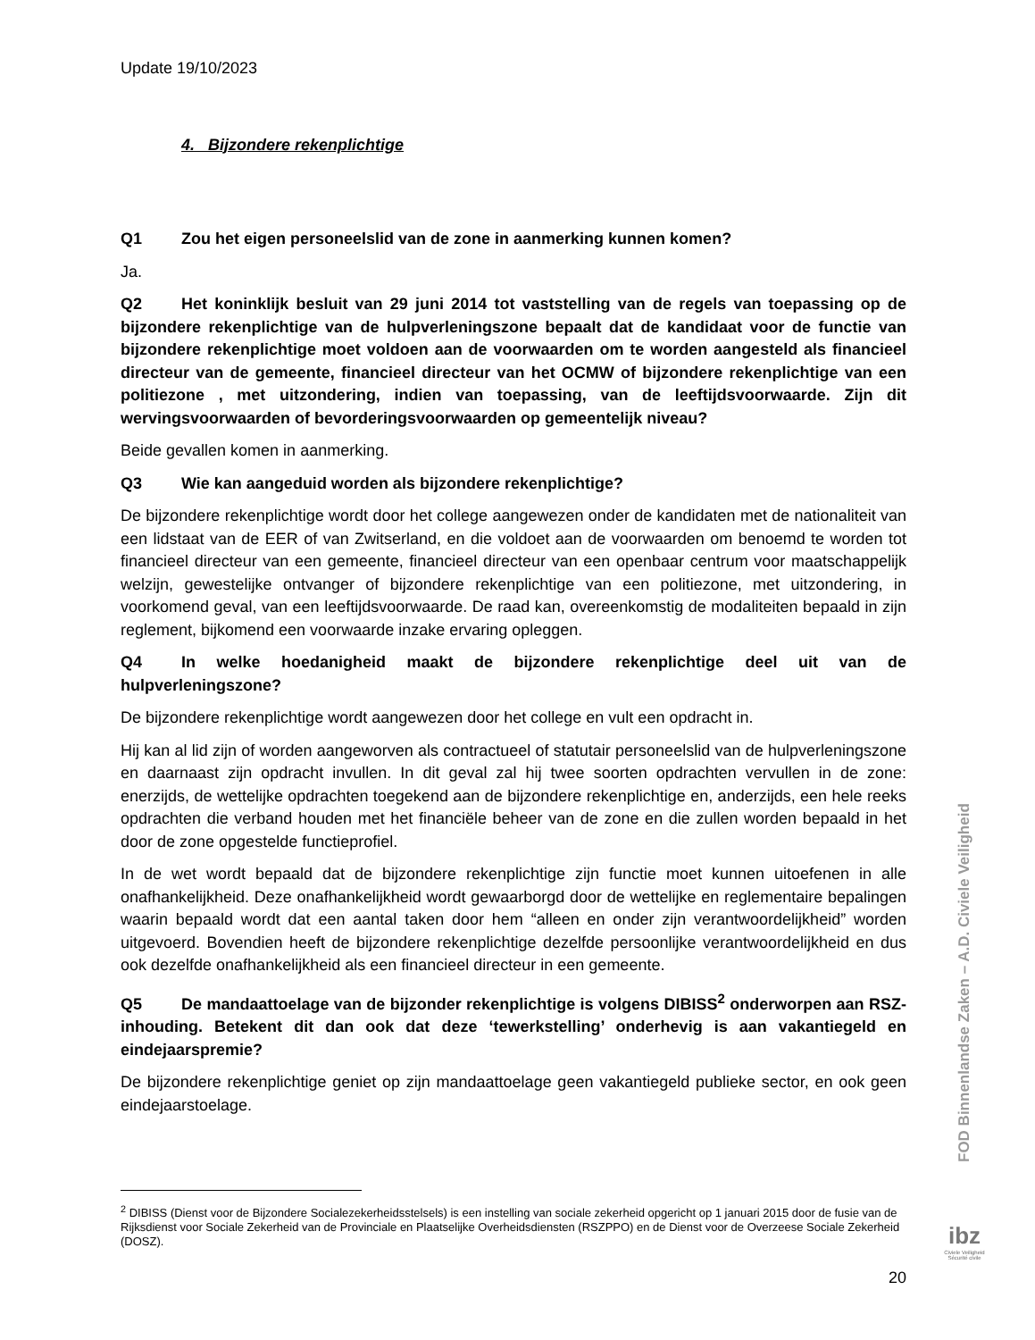Update 19/10/2023
4. Bijzondere rekenplichtige
Q1 Zou het eigen personeelslid van de zone in aanmerking kunnen komen?
Ja.
Q2 Het koninklijk besluit van 29 juni 2014 tot vaststelling van de regels van toepassing op de bijzondere rekenplichtige van de hulpverleningszone bepaalt dat de kandidaat voor de functie van bijzondere rekenplichtige moet voldoen aan de voorwaarden om te worden aangesteld als financieel directeur van de gemeente, financieel directeur van het OCMW of bijzondere rekenplichtige van een politiezone , met uitzondering, indien van toepassing, van de leeftijdsvoorwaarde. Zijn dit wervingsvoorwaarden of bevorderingsvoorwaarden op gemeentelijk niveau?
Beide gevallen komen in aanmerking.
Q3 Wie kan aangeduid worden als bijzondere rekenplichtige?
De bijzondere rekenplichtige wordt door het college aangewezen onder de kandidaten met de nationaliteit van een lidstaat van de EER of van Zwitserland, en die voldoet aan de voorwaarden om benoemd te worden tot financieel directeur van een gemeente, financieel directeur van een openbaar centrum voor maatschappelijk welzijn, gewestelijke ontvanger of bijzondere rekenplichtige van een politiezone, met uitzondering, in voorkomend geval, van een leeftijdsvoorwaarde. De raad kan, overeenkomstig de modaliteiten bepaald in zijn reglement, bijkomend een voorwaarde inzake ervaring opleggen.
Q4 In welke hoedanigheid maakt de bijzondere rekenplichtige deel uit van de hulpverleningszone?
De bijzondere rekenplichtige wordt aangewezen door het college en vult een opdracht in.
Hij kan al lid zijn of worden aangeworven als contractueel of statutair personeelslid van de hulpverleningszone en daarnaast zijn opdracht invullen. In dit geval zal hij twee soorten opdrachten vervullen in de zone: enerzijds, de wettelijke opdrachten toegekend aan de bijzondere rekenplichtige en, anderzijds, een hele reeks opdrachten die verband houden met het financiële beheer van de zone en die zullen worden bepaald in het door de zone opgestelde functieprofiel.
In de wet wordt bepaald dat de bijzondere rekenplichtige zijn functie moet kunnen uitoefenen in alle onafhankelijkheid. Deze onafhankelijkheid wordt gewaarborgd door de wettelijke en reglementaire bepalingen waarin bepaald wordt dat een aantal taken door hem “alleen en onder zijn verantwoordelijkheid” worden uitgevoerd. Bovendien heeft de bijzondere rekenplichtige dezelfde persoonlijke verantwoordelijkheid en dus ook dezelfde onafhankelijkheid als een financieel directeur in een gemeente.
Q5 De mandaattoelage van de bijzonder rekenplichtige is volgens DIBISS<sup>2</sup> onderworpen aan RSZ-inhouding. Betekent dit dan ook dat deze ‘tewerkstelling’ onderhevig is aan vakantiegeld en eindejaarspremie?
De bijzondere rekenplichtige geniet op zijn mandaattoelage geen vakantiegeld publieke sector, en ook geen eindejaarstoelage.
<sup>2</sup> DIBISS (Dienst voor de Bijzondere Socialezekerheidsstelsels) is een instelling van sociale zekerheid opgericht op 1 januari 2015 door de fusie van de Rijksdienst voor Sociale Zekerheid van de Provinciale en Plaatselijke Overheidsdiensten (RSZPPO) en de Dienst voor de Overzeese Sociale Zekerheid (DOSZ).
20
FOD Binnenlandse Zaken – A.D. Civiele Veiligheid
ibz
Civiele Veiligheid
Sécurité civile